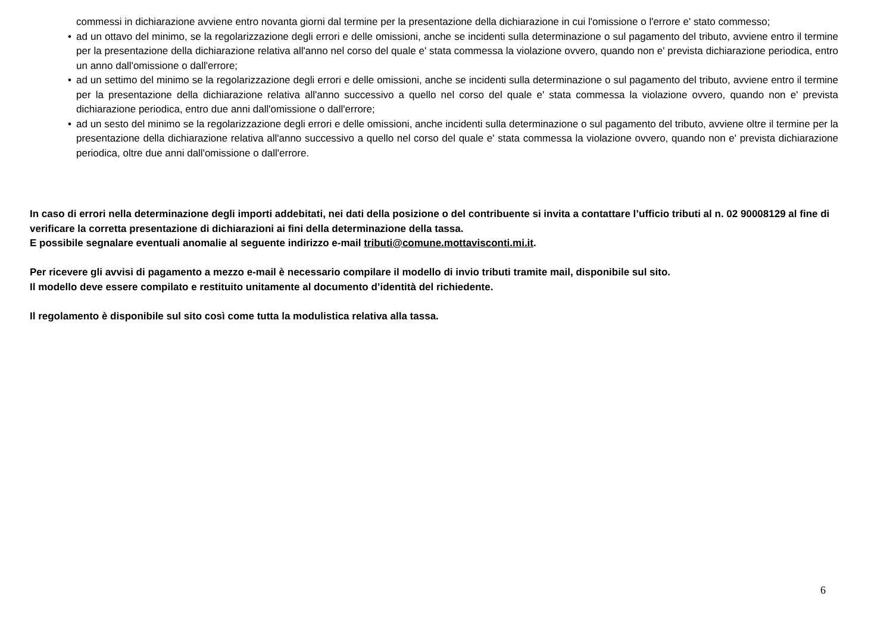commessi in dichiarazione avviene entro novanta giorni dal termine per la presentazione della dichiarazione in cui l'omissione o l'errore e' stato commesso;
• ad un ottavo del minimo, se la regolarizzazione degli errori e delle omissioni, anche se incidenti sulla determinazione o sul pagamento del tributo, avviene entro il termine per la presentazione della dichiarazione relativa all'anno nel corso del quale e' stata commessa la violazione ovvero, quando non e' prevista dichiarazione periodica, entro un anno dall'omissione o dall'errore;
• ad un settimo del minimo se la regolarizzazione degli errori e delle omissioni, anche se incidenti sulla determinazione o sul pagamento del tributo, avviene entro il termine per la presentazione della dichiarazione relativa all'anno successivo a quello nel corso del quale e' stata commessa la violazione ovvero, quando non e' prevista dichiarazione periodica, entro due anni dall'omissione o dall'errore;
• ad un sesto del minimo se la regolarizzazione degli errori e delle omissioni, anche incidenti sulla determinazione o sul pagamento del tributo, avviene oltre il termine per la presentazione della dichiarazione relativa all'anno successivo a quello nel corso del quale e' stata commessa la violazione ovvero, quando non e' prevista dichiarazione periodica, oltre due anni dall'omissione o dall'errore.
In caso di errori nella determinazione degli importi addebitati, nei dati della posizione o del contribuente si invita a contattare l’ufficio tributi al n. 02 90008129 al fine di verificare la corretta presentazione di dichiarazioni ai fini della determinazione della tassa.
E possibile segnalare eventuali anomalie al seguente indirizzo e-mail tributi@comune.mottavisconti.mi.it.
Per ricevere gli avvisi di pagamento a mezzo e-mail è necessario compilare il modello di invio tributi tramite mail, disponibile sul sito.
Il modello deve essere compilato e restituito unitamente al documento d’identità del richiedente.
Il regolamento è disponibile sul sito così come tutta la modulistica relativa alla tassa.
6